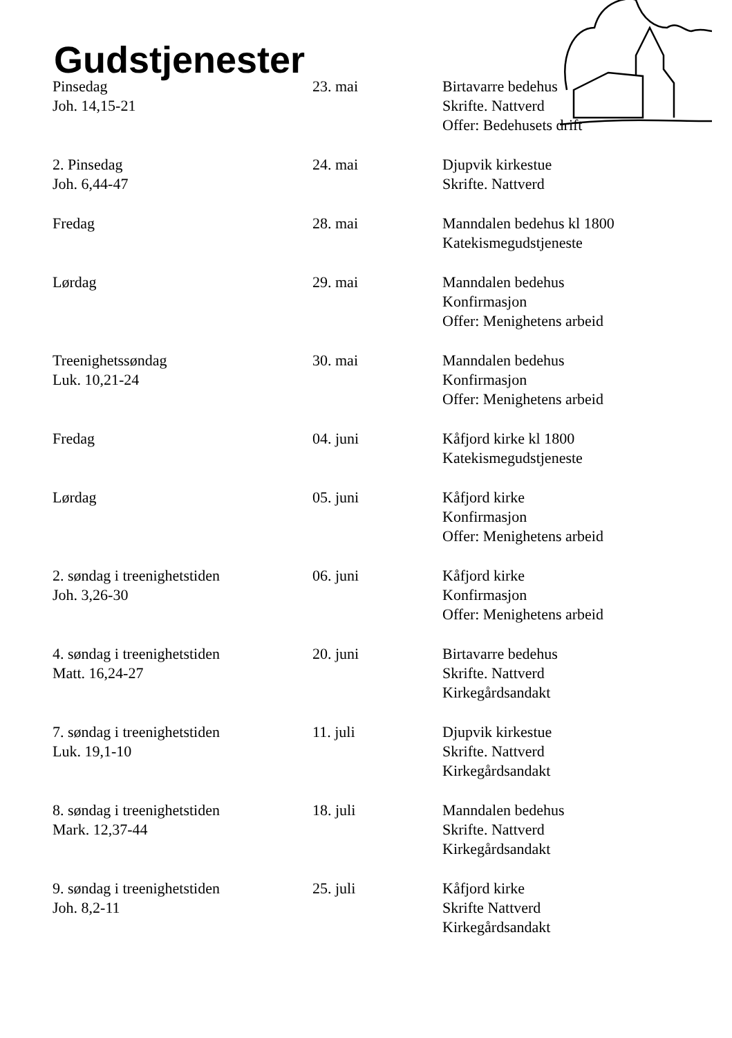Gudstjenester
| Pinsedag Joh. 14,15-21 | 23. mai | Birtavarre bedehus Skrifte. Nattverd Offer: Bedehusets drift |
| 2. Pinsedag Joh. 6,44-47 | 24. mai | Djupvik kirkestue Skrifte. Nattverd |
| Fredag | 28. mai | Manndalen bedehus kl 1800 Katekismegudstjeneste |
| Lørdag | 29. mai | Manndalen bedehus Konfirmasjon Offer: Menighetens arbeid |
| Treenighetssøndag Luk. 10,21-24 | 30. mai | Manndalen bedehus Konfirmasjon Offer: Menighetens arbeid |
| Fredag | 04. juni | Kåfjord kirke kl 1800 Katekismegudstjeneste |
| Lørdag | 05. juni | Kåfjord kirke Konfirmasjon Offer: Menighetens arbeid |
| 2. søndag i treenighetstiden Joh. 3,26-30 | 06. juni | Kåfjord kirke Konfirmasjon Offer: Menighetens arbeid |
| 4. søndag i treenighetstiden Matt. 16,24-27 | 20. juni | Birtavarre bedehus Skrifte. Nattverd Kirkegårdsandakt |
| 7. søndag i treenighetstiden Luk. 19,1-10 | 11. juli | Djupvik kirkestue Skrifte. Nattverd Kirkegårdsandakt |
| 8. søndag i treenighetstiden Mark. 12,37-44 | 18. juli | Manndalen bedehus Skrifte. Nattverd Kirkegårdsandakt |
| 9. søndag i treenighetstiden Joh. 8,2-11 | 25. juli | Kåfjord kirke Skrifte Nattverd Kirkegårdsandakt |